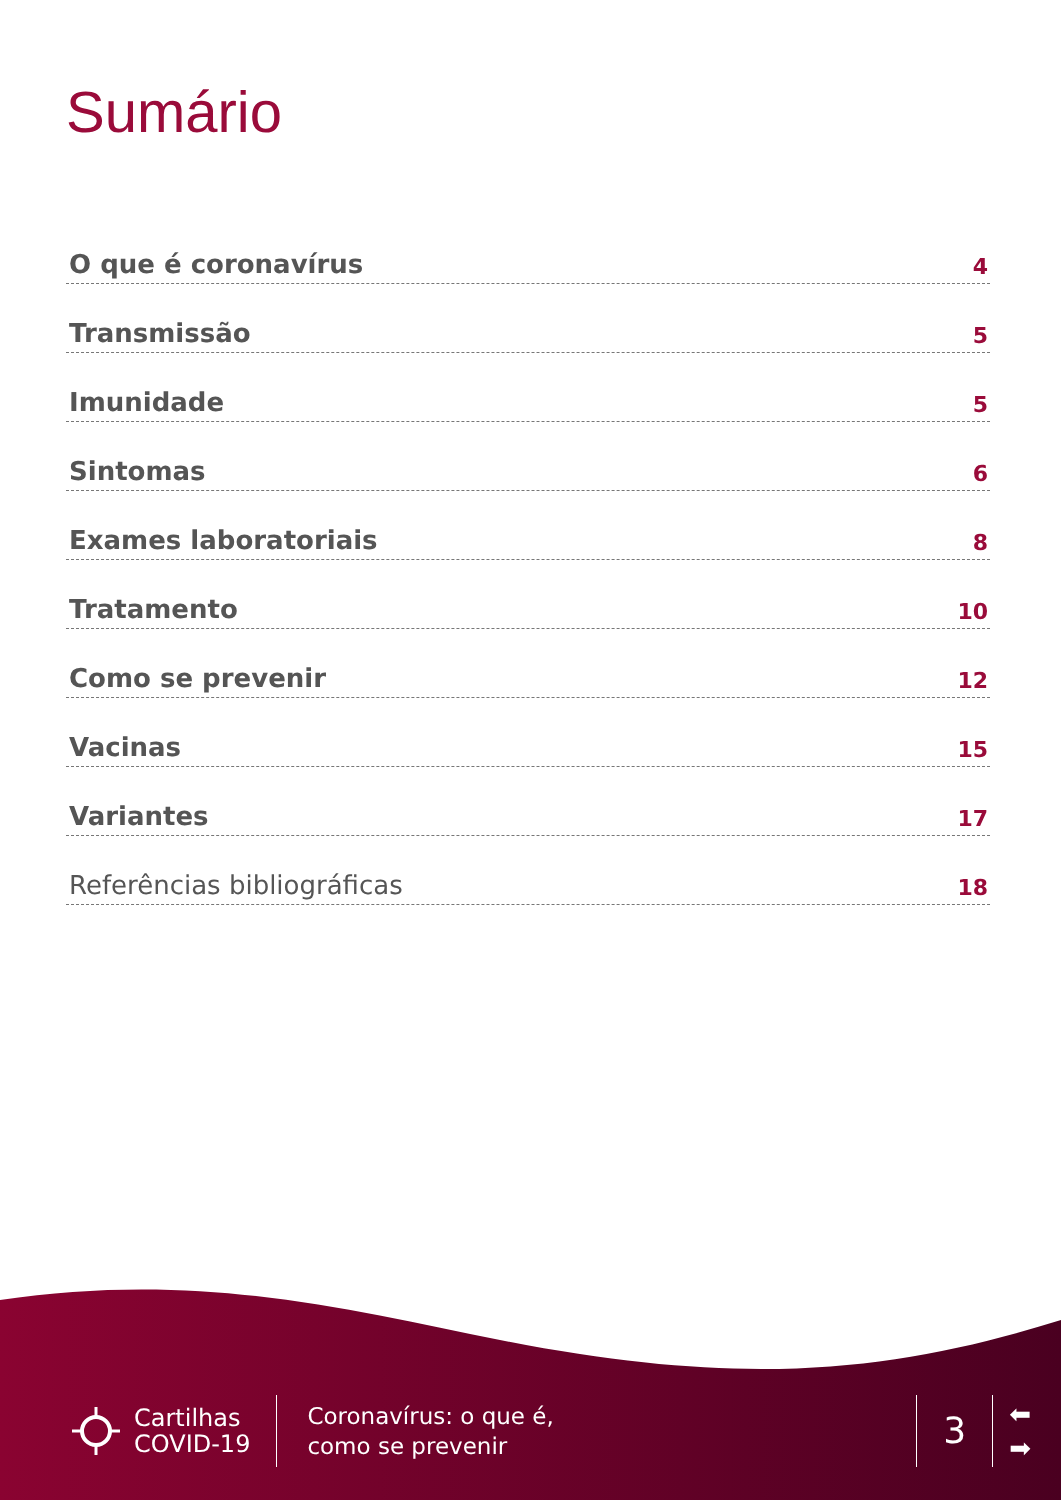Sumário
O que é coronavírus 4
Transmissão 5
Imunidade 5
Sintomas 6
Exames laboratoriais 8
Tratamento 10
Como se prevenir 12
Vacinas 15
Variantes 17
Referências bibliográficas 18
Cartilhas
COVID-19
Coronavírus: o que é,
como se prevenir
3
⬅
➡